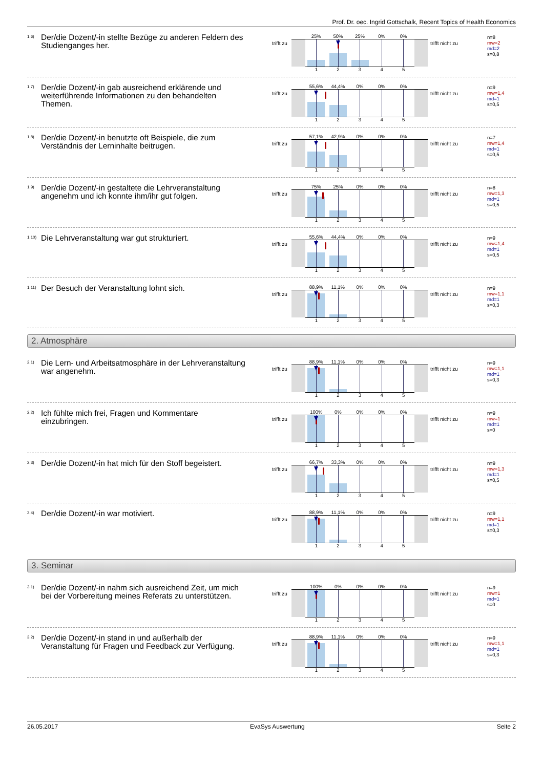Prof. Dr. oec. Ingrid Gottschalk, Recent Topics of Health Economics
1.6)
Der/die Dozent/-in stellte Bezüge zu anderen Feldern des Studienganges her.
trifft zu
25% 50% 25% 0% 0%
1 2 3 4 5
trifft nicht zu
n=8
mw=2
md=2
s=0,8
1.7)
Der/die Dozent/-in gab ausreichend erklärende und weiterführende Informationen zu den behandelten Themen.
trifft zu
55,6% 44,4% 0% 0% 0%
1 2 3 4 5
trifft nicht zu
n=9
mw=1,4
md=1
s=0,5
1.8)
Der/die Dozent/-in benutzte oft Beispiele, die zum Verständnis der Lerninhalte beitrugen.
trifft zu
57,1% 42,9% 0% 0% 0%
1 2 3 4 5
trifft nicht zu
n=7
mw=1,4
md=1
s=0,5
1.9)
Der/die Dozent/-in gestaltete die Lehrveranstaltung angenehm und ich konnte ihm/ihr gut folgen.
trifft zu
75% 25% 0% 0% 0%
1 2 3 4 5
trifft nicht zu
n=8
mw=1,3
md=1
s=0,5
1.10)
Die Lehrveranstaltung war gut strukturiert.
trifft zu
55,6% 44,4% 0% 0% 0%
1 2 3 4 5
trifft nicht zu
n=9
mw=1,4
md=1
s=0,5
1.11)
Der Besuch der Veranstaltung lohnt sich.
trifft zu
88,9% 11,1% 0% 0% 0%
1 2 3 4 5
trifft nicht zu
n=9
mw=1,1
md=1
s=0,3
2. Atmosphäre
2.1)
Die Lern- und Arbeitsatmosphäre in der Lehrveranstaltung war angenehm.
trifft zu
88,9% 11,1% 0% 0% 0%
1 2 3 4 5
trifft nicht zu
n=9
mw=1,1
md=1
s=0,3
2.2)
Ich fühlte mich frei, Fragen und Kommentare einzubringen.
trifft zu
100% 0% 0% 0% 0%
1 2 3 4 5
trifft nicht zu
n=9
mw=1
md=1
s=0
2.3)
Der/die Dozent/-in hat mich für den Stoff begeistert.
trifft zu
66,7% 33,3% 0% 0% 0%
1 2 3 4 5
trifft nicht zu
n=9
mw=1,3
md=1
s=0,5
2.4)
Der/die Dozent/-in war motiviert.
trifft zu
88,9% 11,1% 0% 0% 0%
1 2 3 4 5
trifft nicht zu
n=9
mw=1,1
md=1
s=0,3
3. Seminar
3.1)
Der/die Dozent/-in nahm sich ausreichend Zeit, um mich bei der Vorbereitung meines Referats zu unterstützen.
trifft zu
100% 0% 0% 0% 0%
1 2 3 4 5
trifft nicht zu
n=9
mw=1
md=1
s=0
3.2)
Der/die Dozent/-in stand in und außerhalb der Veranstaltung für Fragen und Feedback zur Verfügung.
trifft zu
88,9% 11,1% 0% 0% 0%
1 2 3 4 5
trifft nicht zu
n=9
mw=1,1
md=1
s=0,3
26.05.2017 EvaSys Auswertung Seite 2